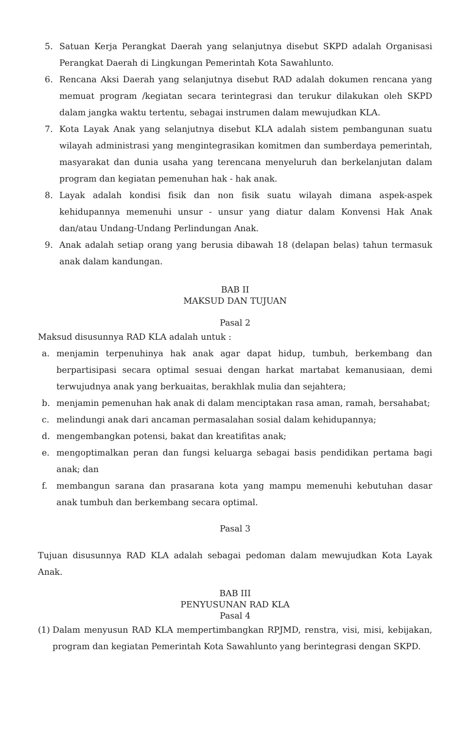5. Satuan Kerja Perangkat Daerah yang selanjutnya disebut SKPD adalah Organisasi Perangkat Daerah di Lingkungan Pemerintah Kota Sawahlunto.
6. Rencana Aksi Daerah yang selanjutnya disebut RAD adalah dokumen rencana yang memuat program /kegiatan secara terintegrasi dan terukur dilakukan oleh SKPD dalam jangka waktu tertentu, sebagai instrumen dalam mewujudkan KLA.
7. Kota Layak Anak yang selanjutnya disebut KLA adalah sistem pembangunan suatu wilayah administrasi yang mengintegrasikan komitmen dan sumberdaya pemerintah, masyarakat dan dunia usaha yang terencana menyeluruh dan berkelanjutan dalam program dan kegiatan pemenuhan hak - hak anak.
8. Layak adalah kondisi fisik dan non fisik suatu wilayah dimana aspek-aspek kehidupannya memenuhi unsur - unsur yang diatur dalam Konvensi Hak Anak dan/atau Undang-Undang Perlindungan Anak.
9. Anak adalah setiap orang yang berusia dibawah 18 (delapan belas) tahun termasuk anak dalam kandungan.
BAB II
MAKSUD DAN TUJUAN
Pasal 2
Maksud disusunnya RAD KLA adalah untuk :
a. menjamin terpenuhinya hak anak agar dapat hidup, tumbuh, berkembang dan berpartisipasi secara optimal sesuai dengan harkat martabat kemanusiaan, demi terwujudnya anak yang berkuaitas, berakhlak mulia dan sejahtera;
b. menjamin pemenuhan hak anak di dalam menciptakan rasa aman, ramah, bersahabat;
c. melindungi anak dari ancaman permasalahan sosial dalam kehidupannya;
d. mengembangkan potensi, bakat dan kreatifitas anak;
e. mengoptimalkan peran dan fungsi keluarga sebagai basis pendidikan pertama bagi anak; dan
f. membangun sarana dan prasarana kota yang mampu memenuhi kebutuhan dasar anak tumbuh dan berkembang secara optimal.
Pasal 3
Tujuan disusunnya RAD KLA adalah sebagai pedoman dalam mewujudkan Kota Layak Anak.
BAB III
PENYUSUNAN RAD KLA
Pasal 4
(1) Dalam menyusun RAD KLA mempertimbangkan RPJMD, renstra, visi, misi, kebijakan, program dan kegiatan Pemerintah Kota Sawahlunto yang berintegrasi dengan SKPD.